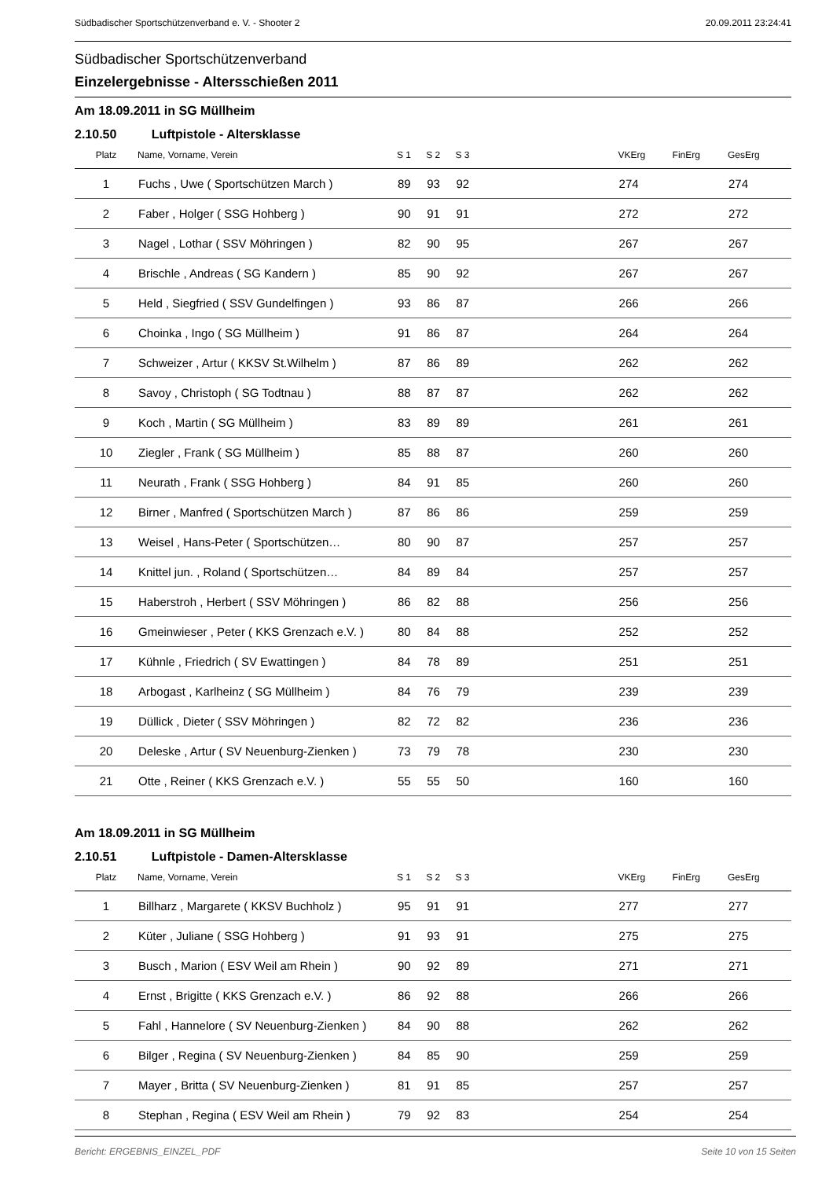Südbadischer Sportschützenverband e. V. - Shooter 2 20.09.2011 23:24:41
Südbadischer Sportschützenverband
Einzelergebnisse - Altersschießen 2011
Am 18.09.2011 in SG Müllheim
2.10.50 Luftpistole - Altersklasse
| Platz | Name, Vorname, Verein | S 1 | S 2 | S 3 | | VKErg | FinErg | GesErg |
| --- | --- | --- | --- | --- | --- | --- | --- | --- |
| 1 | Fuchs , Uwe ( Sportschützen March ) | 89 | 93 | 92 | | 274 | | 274 |
| 2 | Faber , Holger ( SSG Hohberg ) | 90 | 91 | 91 | | 272 | | 272 |
| 3 | Nagel , Lothar ( SSV Möhringen ) | 82 | 90 | 95 | | 267 | | 267 |
| 4 | Brischle , Andreas ( SG Kandern ) | 85 | 90 | 92 | | 267 | | 267 |
| 5 | Held , Siegfried ( SSV Gundelfingen ) | 93 | 86 | 87 | | 266 | | 266 |
| 6 | Choinka , Ingo ( SG Müllheim ) | 91 | 86 | 87 | | 264 | | 264 |
| 7 | Schweizer , Artur ( KKSV St.Wilhelm ) | 87 | 86 | 89 | | 262 | | 262 |
| 8 | Savoy , Christoph ( SG Todtnau ) | 88 | 87 | 87 | | 262 | | 262 |
| 9 | Koch , Martin ( SG Müllheim ) | 83 | 89 | 89 | | 261 | | 261 |
| 10 | Ziegler , Frank ( SG Müllheim ) | 85 | 88 | 87 | | 260 | | 260 |
| 11 | Neurath , Frank ( SSG Hohberg ) | 84 | 91 | 85 | | 260 | | 260 |
| 12 | Birner , Manfred ( Sportschützen March ) | 87 | 86 | 86 | | 259 | | 259 |
| 13 | Weisel , Hans-Peter ( Sportschützen… | 80 | 90 | 87 | | 257 | | 257 |
| 14 | Knittel jun. , Roland ( Sportschützen… | 84 | 89 | 84 | | 257 | | 257 |
| 15 | Haberstroh , Herbert ( SSV Möhringen ) | 86 | 82 | 88 | | 256 | | 256 |
| 16 | Gmeinwieser , Peter ( KKS Grenzach e.V. ) | 80 | 84 | 88 | | 252 | | 252 |
| 17 | Kühnle , Friedrich ( SV Ewattingen ) | 84 | 78 | 89 | | 251 | | 251 |
| 18 | Arbogast , Karlheinz ( SG Müllheim ) | 84 | 76 | 79 | | 239 | | 239 |
| 19 | Düllick , Dieter ( SSV Möhringen ) | 82 | 72 | 82 | | 236 | | 236 |
| 20 | Deleske , Artur ( SV Neuenburg-Zienken ) | 73 | 79 | 78 | | 230 | | 230 |
| 21 | Otte , Reiner ( KKS Grenzach e.V. ) | 55 | 55 | 50 | | 160 | | 160 |
Am 18.09.2011 in SG Müllheim
2.10.51 Luftpistole - Damen-Altersklasse
| Platz | Name, Vorname, Verein | S 1 | S 2 | S 3 | | VKErg | FinErg | GesErg |
| --- | --- | --- | --- | --- | --- | --- | --- | --- |
| 1 | Billharz , Margarete ( KKSV Buchholz ) | 95 | 91 | 91 | | 277 | | 277 |
| 2 | Küter , Juliane ( SSG Hohberg ) | 91 | 93 | 91 | | 275 | | 275 |
| 3 | Busch , Marion ( ESV Weil am Rhein ) | 90 | 92 | 89 | | 271 | | 271 |
| 4 | Ernst , Brigitte ( KKS Grenzach e.V. ) | 86 | 92 | 88 | | 266 | | 266 |
| 5 | Fahl , Hannelore ( SV Neuenburg-Zienken ) | 84 | 90 | 88 | | 262 | | 262 |
| 6 | Bilger , Regina ( SV Neuenburg-Zienken ) | 84 | 85 | 90 | | 259 | | 259 |
| 7 | Mayer , Britta ( SV Neuenburg-Zienken ) | 81 | 91 | 85 | | 257 | | 257 |
| 8 | Stephan , Regina ( ESV Weil am Rhein ) | 79 | 92 | 83 | | 254 | | 254 |
Bericht: ERGEBNIS_EINZEL_PDF Seite 10 von 15 Seiten